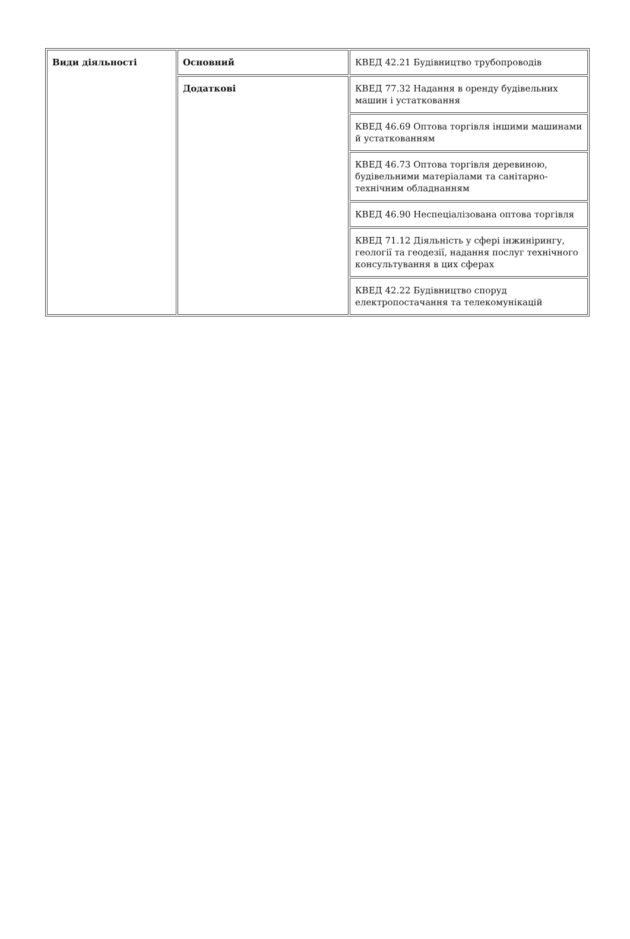| Види діяльності | Основний | КВЕД 42.21 Будівництво трубопроводів |
| | Додаткові | КВЕД 77.32 Надання в оренду будівельних машин і устатковання |
| | | КВЕД 46.69 Оптова торгівля іншими машинами й устаткованням |
| | | КВЕД 46.73 Оптова торгівля деревиною, будівельними матеріалами та санітарно-технічним обладнанням |
| | | КВЕД 46.90 Неспеціалізована оптова торгівля |
| | | КВЕД 71.12 Діяльність у сфері інжинірингу, геології та геодезії, надання послуг технічного консультування в цих сферах |
| | | КВЕД 42.22 Будівництво споруд електропостачання та телекомунікацій |